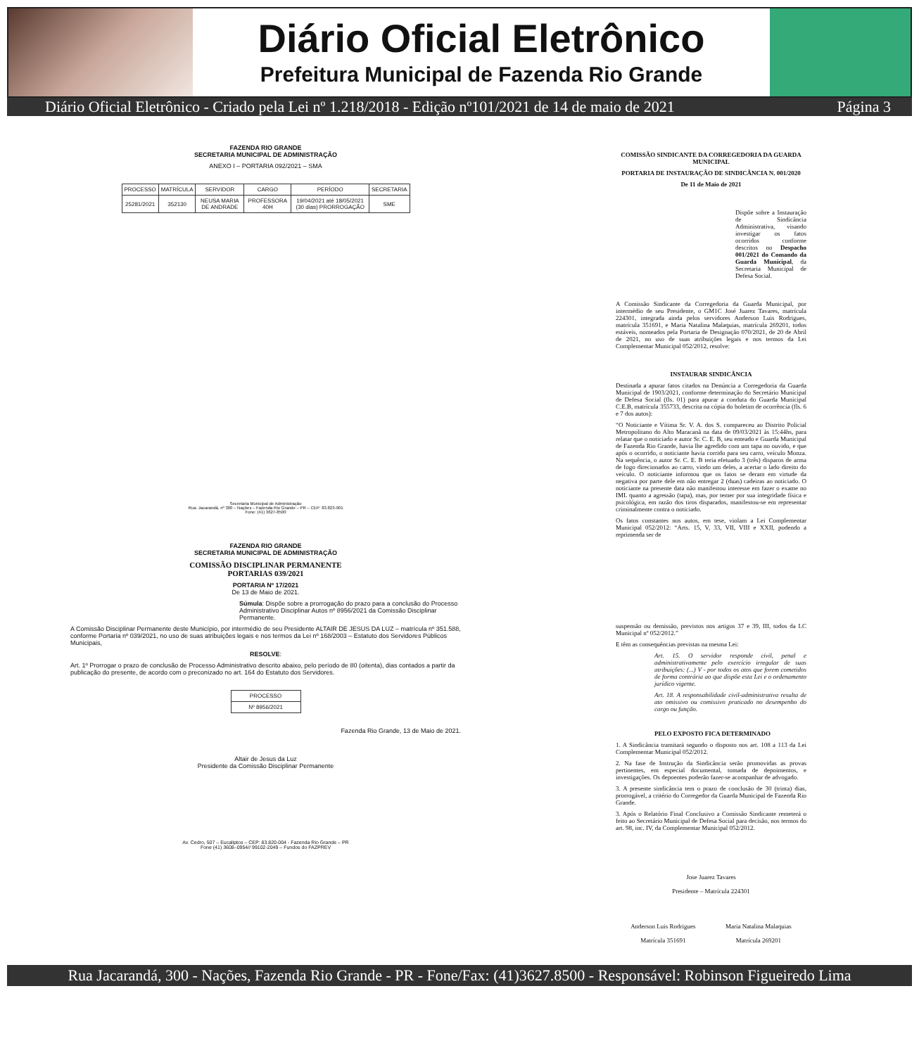Diário Oficial Eletrônico
Prefeitura Municipal de Fazenda Rio Grande
Diário Oficial Eletrônico - Criado pela Lei nº 1.218/2018 - Edição nº101/2021 de 14 de maio de 2021 Página 3
FAZENDA RIO GRANDE
SECRETARIA MUNICIPAL DE ADMINISTRAÇÃO
ANEXO I – PORTARIA 092/2021 – SMA
| PROCESSO | MATRÍCULA | SERVIDOR | CARGO | PERÍODO | SECRETARIA |
| --- | --- | --- | --- | --- | --- |
| 25281/2021 | 352130 | NEUSA MARIA DE ANDRADE | PROFESSORA 40H | 19/04/2021 até 18/05/2021 (30 dias) PRORROGAÇÃO | SME |
Secretaria Municipal de Administração
Rua: Jacarandá, nº 300 – Nações – Fazenda Rio Grande – PR – CEP: 83.823-901
Fone: (41) 3627-8500
FAZENDA RIO GRANDE
SECRETARIA MUNICIPAL DE ADMINISTRAÇÃO
COMISSÃO DISCIPLINAR PERMANENTE
PORTARIAS 039/2021
PORTARIA Nº 17/2021
De 13 de Maio de 2021.
Súmula: Dispõe sobre a prorrogação do prazo para a conclusão do Processo Administrativo Disciplinar Autos nº 8956/2021 da Comissão Disciplinar Permanente.
A Comissão Disciplinar Permanente deste Município, por intermédio de seu Presidente ALTAIR DE JESUS DA LUZ – matrícula nº 351.588, conforme Portaria nº 039/2021, no uso de suas atribuições legais e nos termos da Lei nº 168/2003 – Estatuto dos Servidores Públicos Municipais,
RESOLVE:
Art. 1º Prorrogar o prazo de conclusão de Processo Administrativo descrito abaixo, pelo período de 80 (oitenta), dias contados a partir da publicação do presente, de acordo com o preconizado no art. 164 do Estatuto dos Servidores.
| PROCESSO |
| Nº 8956/2021 |
Fazenda Rio Grande, 13 de Maio de 2021.
Altair de Jesus da Luz
Presidente da Comissão Disciplinar Permanente
Av. Cedro, 507 – Eucaliptos – CEP: 83.820-004 - Fazenda Rio Grande – PR
Fone (41) 3608–0954// 99102-2049 – Fundos do FAZPREV
COMISSÃO SINDICANTE DA CORREGEDORIA DA GUARDA MUNICIPAL
PORTARIA DE INSTAURAÇÃO DE SINDICÂNCIA N. 001/2020
De 11 de Maio de 2021
Dispõe sobre a Instauração de Sindicância Administrativa, visando investigar os fatos ocorridos conforme descritos no Despacho 001/2021 do Comando da Guarda Municipal, da Secretaria Municipal de Defesa Social.
A Comissão Sindicante da Corregedoria da Guarda Municipal, por intermédio de seu Presidente, o GM1C José Juarez Tavares, matrícula 224301, integrada ainda pelos servidores Anderson Luis Rodrigues, matrícula 351691, e Maria Natalina Malaquias, matrícula 269201, todos estáveis, nomeados pela Portaria de Designação 070/2021, de 20 de Abril de 2021, no uso de suas atribuições legais e nos termos da Lei Complementar Municipal 052/2012, resolve:
INSTAURAR SINDICÂNCIA
Destinada a apurar fatos citados na Denúncia a Corregedoria da Guarda Municipal de 1903/2021, conforme determinação do Secretário Municipal de Defesa Social (fls. 01) para apurar a conduta do Guarda Municipal C.E.B, matrícula 355733, descrita na cópia do boletim de ocorrência (fls. 6 e 7 dos autos):
“O Noticiante e Vítima Sr. V. A. dos S. compareceu ao Distrito Policial Metropolitano do Alto Maracanã na data de 09/03/2021 às 15:44hs, para relatar que o noticiado e autor Sr. C. E. B, seu enteado e Guarda Municipal de Fazenda Rio Grande, havia lhe agredido com um tapa no ouvido, e que após o ocorrido, o noticiante havia corrido para seu carro, veículo Monza. Na sequência, o autor Sr. C. E. B teria efetuado 3 (três) disparos de arma de fogo direcionados ao carro, vindo um deles, a acertar o lado direito do veículo. O noticiante informou que os fatos se deram em virtude da negativa por parte dele em não entregar 2 (duas) cadeiras ao noticiado. O noticiante na presente data não manifestou interesse em fazer o exame no IML quanto a agressão (tapa), mas, por temer por sua integridade física e psicológica, em razão dos tiros disparados, manifestou-se em representar criminalmente contra o noticiado.
Os fatos constantes nos autos, em tese, violam a Lei Complementar Municipal 052/2012: “Arts. 15, V, 33, VII, VIII e XXII, podendo a reprimenda ser de
suspensão ou demissão, previstos nos artigos 37 e 39, III, todos da LC Municipal nº 052/2012.”
E têm as consequências previstas na mesma Lei:
Art. 15. O servidor responde civil, penal e administrativamente pelo exercício irregular de suas atribuições: (...) V - por todos os atos que forem cometidos de forma contrária ao que dispõe esta Lei e o ordenamento jurídico vigente.
Art. 18. A responsabilidade civil-administrativa resulta de ato omissivo ou comissivo praticado no desempenho do cargo ou função.
PELO EXPOSTO FICA DETERMINADO
1. A Sindicância tramitará segundo o disposto nos art. 108 a 113 da Lei Complementar Municipal 052/2012.
2. Na fase de Instrução da Sindicância serão promovidas as provas pertinentes, em especial documental, tomada de depoimentos, e investigações. Os depoentes poderão fazer-se acompanhar de advogado.
3. A presente sindicância tem o prazo de conclusão de 30 (trinta) dias, prorrogável, a critério do Corregedor da Guarda Municipal de Fazenda Rio Grande.
3. Após o Relatório Final Conclusivo a Comissão Sindicante remeterá o feito ao Secretário Municipal de Defesa Social para decisão, nos termos do art. 98, inc. IV, da Complementar Municipal 052/2012.
Jose Juarez Tavares
Presidente – Matrícula 224301
Anderson Luis Rodrigues
Matrícula 351691
Maria Natalina Malaquias
Matrícula 269201
Rua Jacarandá, 300 - Nações, Fazenda Rio Grande - PR - Fone/Fax: (41)3627.8500 - Responsável: Robinson Figueiredo Lima